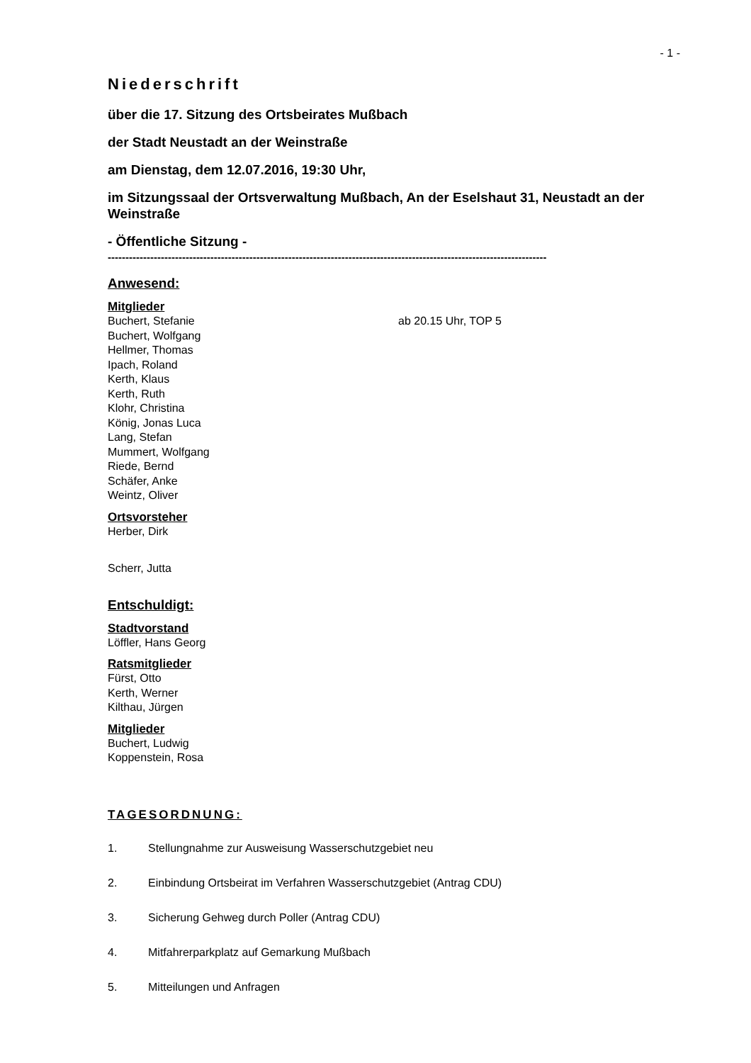- 1 -
Niederschrift
über die 17. Sitzung des Ortsbeirates Mußbach
der Stadt Neustadt an der Weinstraße
am Dienstag, dem 12.07.2016, 19:30 Uhr,
im Sitzungssaal der Ortsverwaltung Mußbach, An der Eselshaut 31, Neustadt an der Weinstraße
- Öffentliche Sitzung -
----------------------------------------------------------------------------------------------------------------------------
Anwesend:
Mitglieder
Buchert, Stefanie ab 20.15 Uhr, TOP 5
Buchert, Wolfgang
Hellmer, Thomas
Ipach, Roland
Kerth, Klaus
Kerth, Ruth
Klohr, Christina
König, Jonas Luca
Lang, Stefan
Mummert, Wolfgang
Riede, Bernd
Schäfer, Anke
Weintz, Oliver
Ortsvorsteher
Herber, Dirk
Scherr, Jutta
Entschuldigt:
Stadtvorstand
Löffler, Hans Georg
Ratsmitglieder
Fürst, Otto
Kerth, Werner
Kilthau, Jürgen
Mitglieder
Buchert, Ludwig
Koppenstein, Rosa
TAGESORDNUNG:
1. Stellungnahme zur Ausweisung Wasserschutzgebiet neu
2. Einbindung Ortsbeirat im Verfahren Wasserschutzgebiet (Antrag CDU)
3. Sicherung Gehweg durch Poller (Antrag CDU)
4. Mitfahrerparkplatz auf Gemarkung Mußbach
5. Mitteilungen und Anfragen